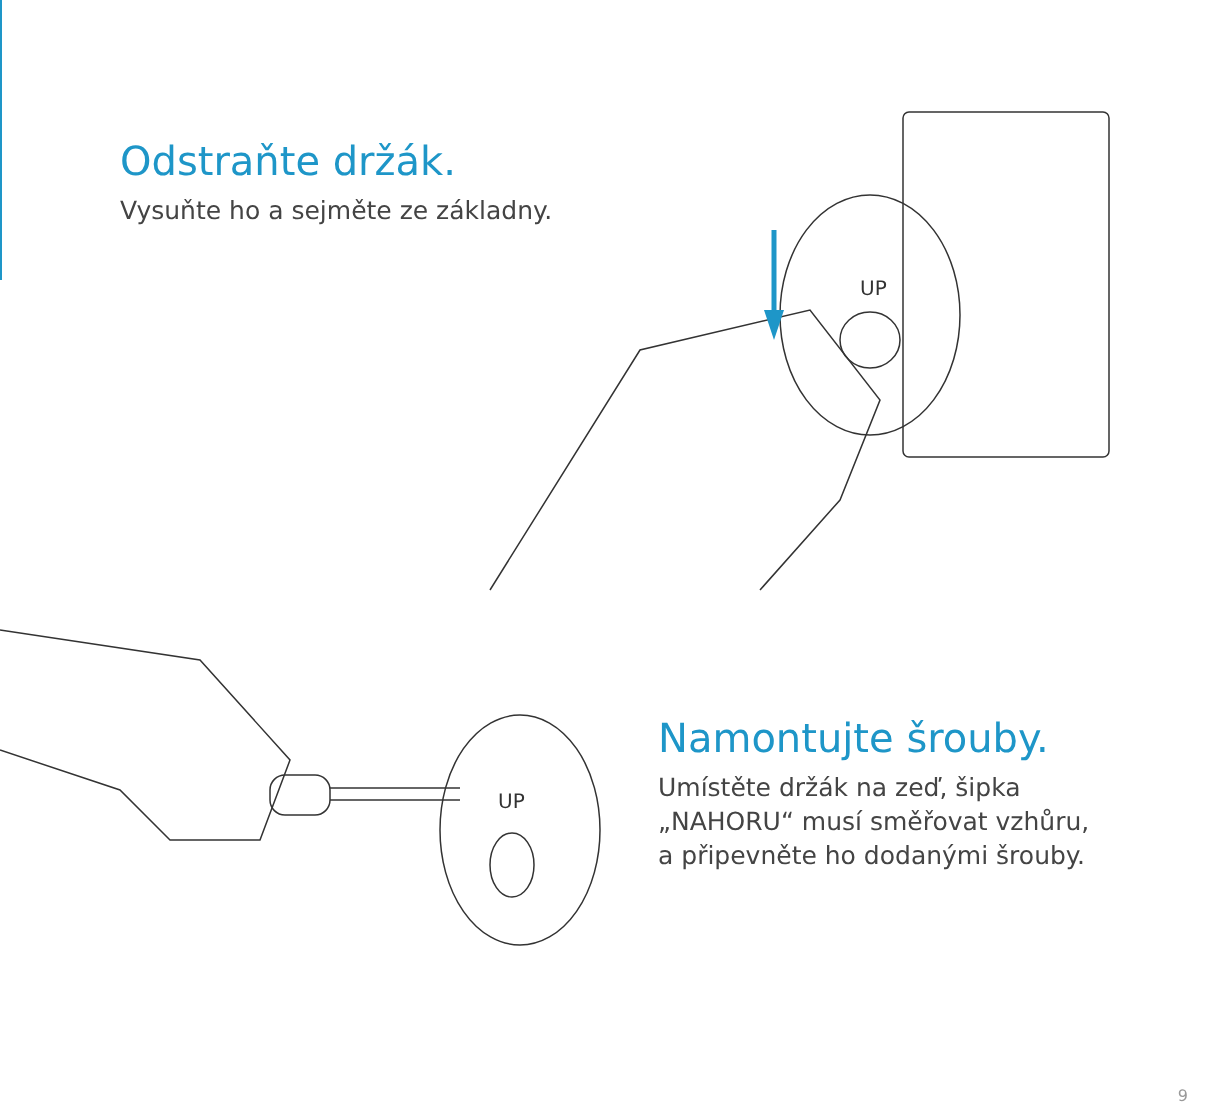Odstraňte držák.
Vysuňte ho a sejměte ze základny.
UP
UP
Namontujte šrouby.
Umístěte držák na zeď, šipka
„NAHORU“ musí směřovat vzhůru,
a připevněte ho dodanými šrouby.
9